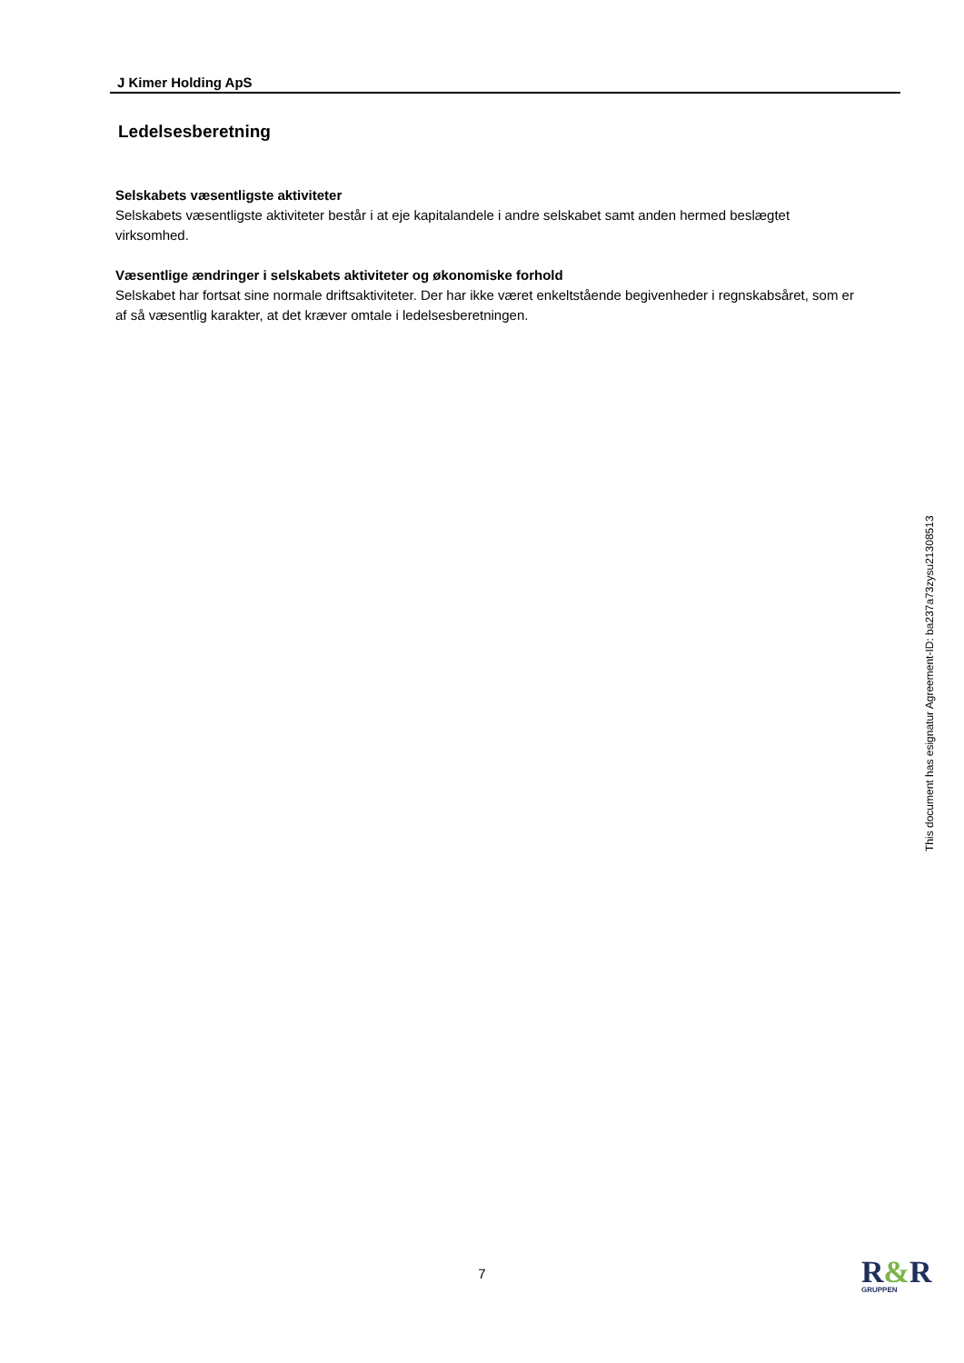J Kimer Holding ApS
Ledelsesberetning
Selskabets væsentligste aktiviteter
Selskabets væsentligste aktiviteter består i at eje kapitalandele i andre selskabet samt anden hermed beslægtet virksomhed.
Væsentlige ændringer i selskabets aktiviteter og økonomiske forhold
Selskabet har fortsat sine normale driftsaktiviteter. Der har ikke været enkeltstående begivenheder i regnskabsåret, som er af så væsentlig karakter, at det kræver omtale i ledelsesberetningen.
7
This document has esignatur Agreement-ID: ba237a73zysu21308513
R&R
GRUPPEN